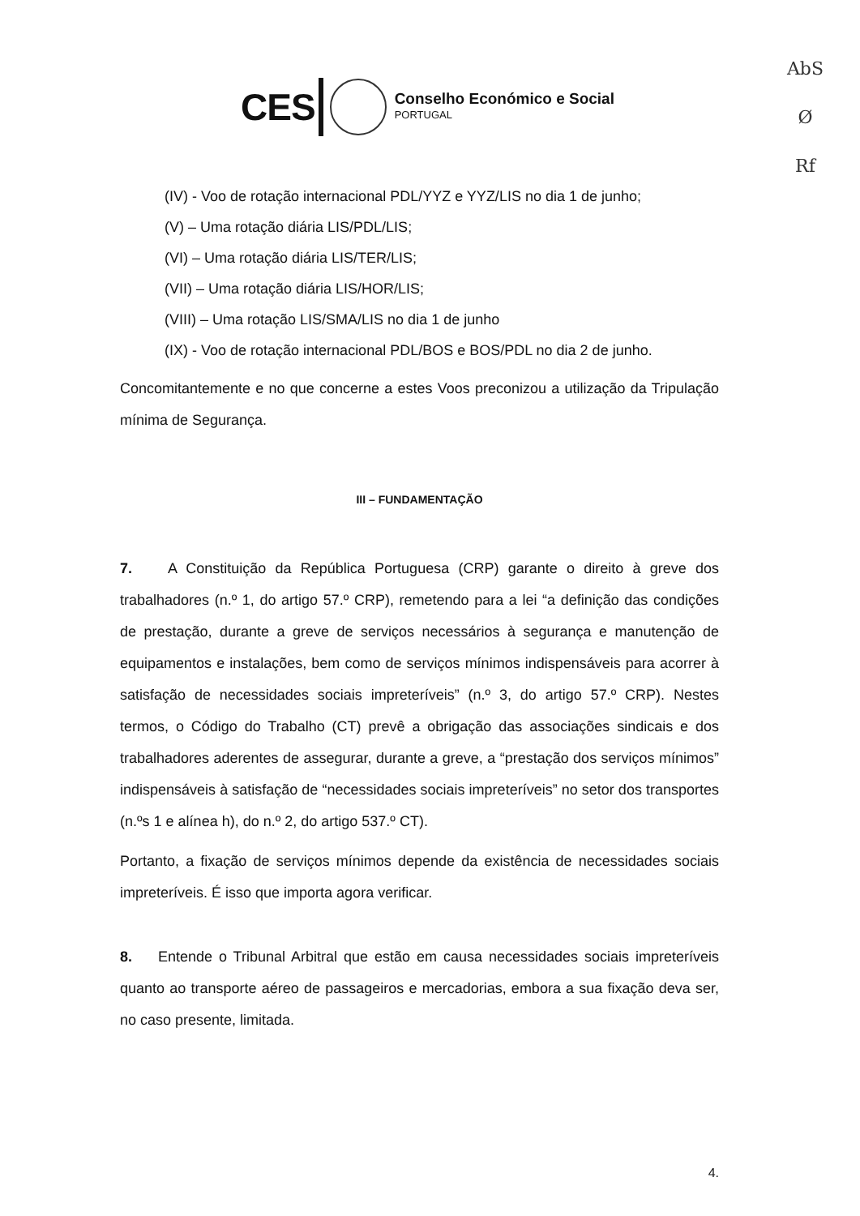AbS
Ø
Rf
CES
Conselho Económico e Social
PORTUGAL
(IV) - Voo de rotação internacional PDL/YYZ e YYZ/LIS no dia 1 de junho;
(V) – Uma rotação diária LIS/PDL/LIS;
(VI) – Uma rotação diária LIS/TER/LIS;
(VII) – Uma rotação diária LIS/HOR/LIS;
(VIII) – Uma rotação LIS/SMA/LIS no dia 1 de junho
(IX) - Voo de rotação internacional PDL/BOS e BOS/PDL no dia 2 de junho.
Concomitantemente e no que concerne a estes Voos preconizou a utilização da Tripulação mínima de Segurança.
III – FUNDAMENTAÇÃO
7. A Constituição da República Portuguesa (CRP) garante o direito à greve dos trabalhadores (n.º 1, do artigo 57.º CRP), remetendo para a lei “a definição das condições de prestação, durante a greve de serviços necessários à segurança e manutenção de equipamentos e instalações, bem como de serviços mínimos indispensáveis para acorrer à satisfação de necessidades sociais impreteríveis” (n.º 3, do artigo 57.º CRP). Nestes termos, o Código do Trabalho (CT) prevê a obrigação das associações sindicais e dos trabalhadores aderentes de assegurar, durante a greve, a “prestação dos serviços mínimos” indispensáveis à satisfação de “necessidades sociais impreteríveis” no setor dos transportes (n.ºs 1 e alínea h), do n.º 2, do artigo 537.º CT).
Portanto, a fixação de serviços mínimos depende da existência de necessidades sociais impreteríveis. É isso que importa agora verificar.
8. Entende o Tribunal Arbitral que estão em causa necessidades sociais impreteríveis quanto ao transporte aéreo de passageiros e mercadorias, embora a sua fixação deva ser, no caso presente, limitada.
4.